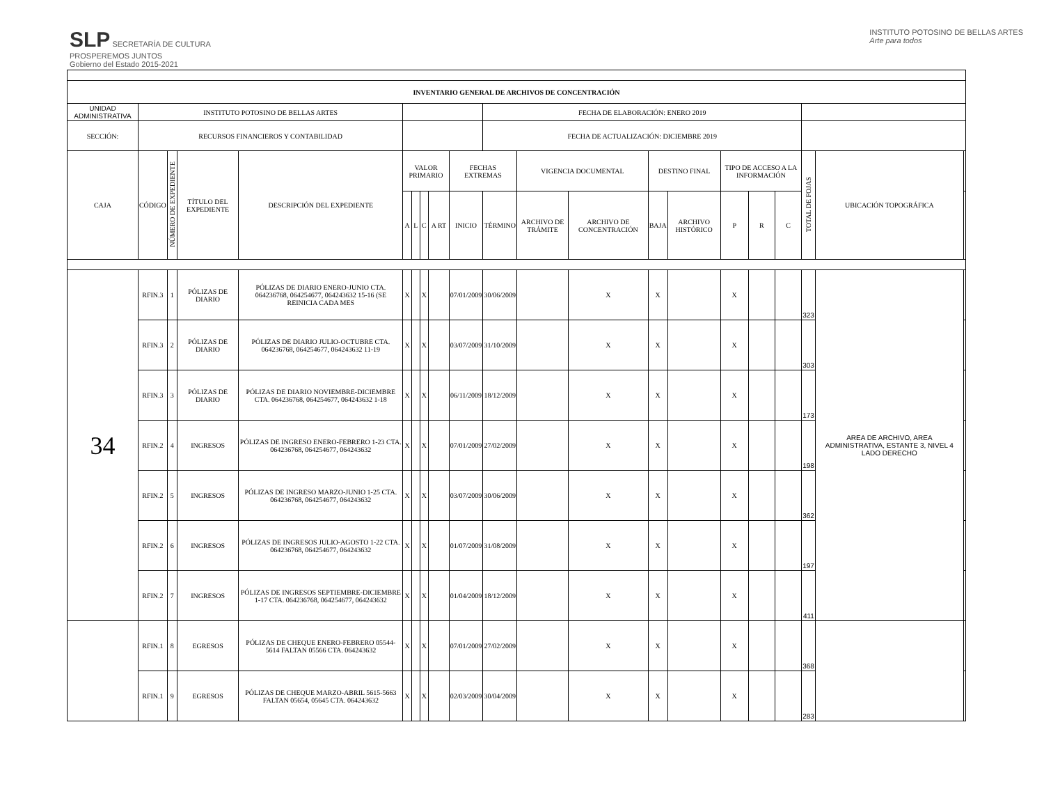SLP SECRETARÍA DE CULTURA
PROSPEREMOS JUNTOS
Gobierno del Estado 2015-2021
INSTITUTO POTOSINO DE BELLAS ARTES
Arte para todos
| INVENTARIO GENERAL DE ARCHIVOS DE CONCENTRACIÓN | | | | | | | | | | | | | | | | | | | | |
| UNIDAD ADMINISTRATIVA | INSTITUTO POTOSINO DE BELLAS ARTES | | | | | | | | | FECHA DE ELABORACIÓN: ENERO 2019 | | | | | | | | | | |
| SECCIÓN: | RECURSOS FINANCIEROS Y CONTABILIDAD | | | | | | | | | FECHA DE ACTUALIZACIÓN: DICIEMBRE 2019 | | | | | | | | | | |
| CAJA | CÓDIGO | NÚMERO DE EXPEDIENTE | TÍTULO DEL EXPEDIENTE | DESCRIPCIÓN DEL EXPEDIENTE | VALOR PRIMARIO | | | | FECHAS EXTREMAS | | VIGENCIA DOCUMENTAL | | DESTINO FINAL | | TIPO DE ACCESO A LA INFORMACIÓN | | | TOTAL DE FOJAS | UBICACIÓN TOPOGRÁFICA | |
| | | | | | A | L | C | A RT | INICIO | TÉRMINO | ARCHIVO DE TRÁMITE | ARCHIVO DE CONCENTRACIÓN | BAJA | ARCHIVO HISTÓRICO | P | R | C | | | |
| 34 | RFIN.3 | 1 | PÓLIZAS DE DIARIO | PÓLIZAS DE DIARIO ENERO-JUNIO CTA. 064236768, 064254677, 064243632 15-16 (SE REINICIA CADA MES | X | | X | | 07/01/2009 | 30/06/2009 | | X | X | | X | | | 323 | AREA DE ARCHIVO, AREA ADMINISTRATIVA, ESTANTE 3, NIVEL 4 LADO DERECHO | |
| | RFIN.3 | 2 | PÓLIZAS DE DIARIO | PÓLIZAS DE DIARIO JULIO-OCTUBRE CTA. 064236768, 064254677, 064243632 11-19 | X | | X | | 03/07/2009 | 31/10/2009 | | X | X | | X | | | 303 | | |
| | RFIN.3 | 3 | PÓLIZAS DE DIARIO | PÓLIZAS DE DIARIO NOVIEMBRE-DICIEMBRE CTA. 064236768, 064254677, 064243632 1-18 | X | | X | | 06/11/2009 | 18/12/2009 | | X | X | | X | | | 173 | | |
| | RFIN.2 | 4 | INGRESOS | PÓLIZAS DE INGRESO ENERO-FEBRERO 1-23 CTA. 064236768, 064254677, 064243632 | X | | X | | 07/01/2009 | 27/02/2009 | | X | X | | X | | | 198 | | |
| | RFIN.2 | 5 | INGRESOS | PÓLIZAS DE INGRESO MARZO-JUNIO 1-25 CTA. 064236768, 064254677, 064243632 | X | | X | | 03/07/2009 | 30/06/2009 | | X | X | | X | | | 362 | | |
| | RFIN.2 | 6 | INGRESOS | PÓLIZAS DE INGRESOS JULIO-AGOSTO 1-22 CTA. 064236768, 064254677, 064243632 | X | | X | | 01/07/2009 | 31/08/2009 | | X | X | | X | | | 197 | | |
| | RFIN.2 | 7 | INGRESOS | PÓLIZAS DE INGRESOS SEPTIEMBRE-DICIEMBRE 1-17 CTA. 064236768, 064254677, 064243632 | X | | X | | 01/04/2009 | 18/12/2009 | | X | X | | X | | | 411 | | |
| | RFIN.1 | 8 | EGRESOS | PÓLIZAS DE CHEQUE ENERO-FEBRERO 05544-5614 FALTAN 05566 CTA. 064243632 | X | | X | | 07/01/2009 | 27/02/2009 | | X | X | | X | | | 368 | | |
| | RFIN.1 | 9 | EGRESOS | PÓLIZAS DE CHEQUE MARZO-ABRIL 5615-5663 FALTAN 05654, 05645 CTA. 064243632 | X | | X | | 02/03/2009 | 30/04/2009 | | X | X | | X | | | 283 | | |